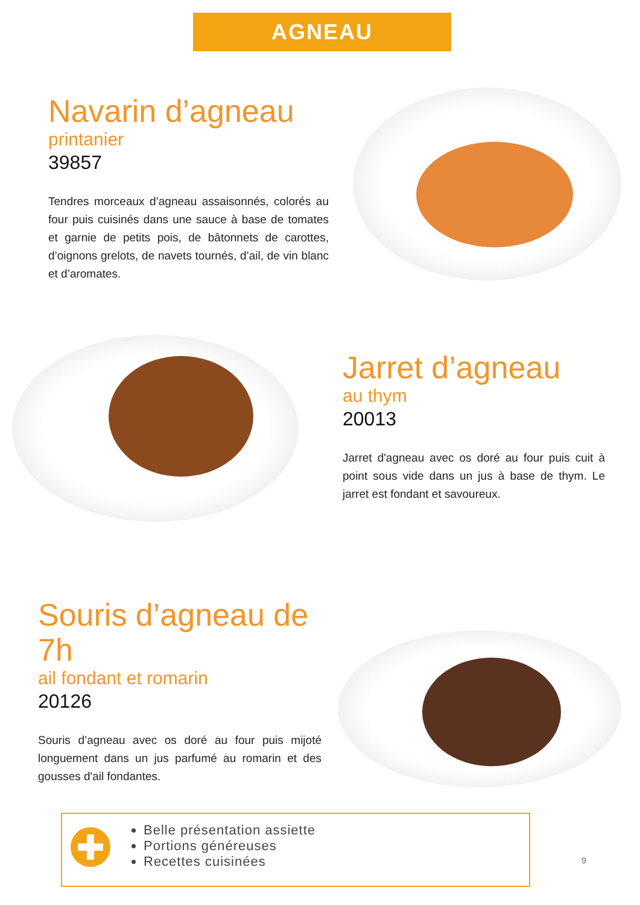AGNEAU
Navarin d’agneau
printanier
39857
Tendres morceaux d’agneau assaisonnés, colorés au four puis cuisinés dans une sauce à base de tomates et garnie de petits pois, de bâtonnets de carottes, d’oignons grelots, de navets tournés, d’ail, de vin blanc et d’aromates.
Jarret d’agneau
au thym
20013
Jarret d'agneau avec os doré au four puis cuit à point sous vide dans un jus à base de thym. Le jarret est fondant et savoureux.
Souris d’agneau de 7h
ail fondant et romarin
20126
Souris d’agneau avec os doré au four puis mijoté longuement dans un jus parfumé au romarin et des gousses d'ail fondantes.
Belle présentation assiette
Portions généreuses
Recettes cuisinées
9